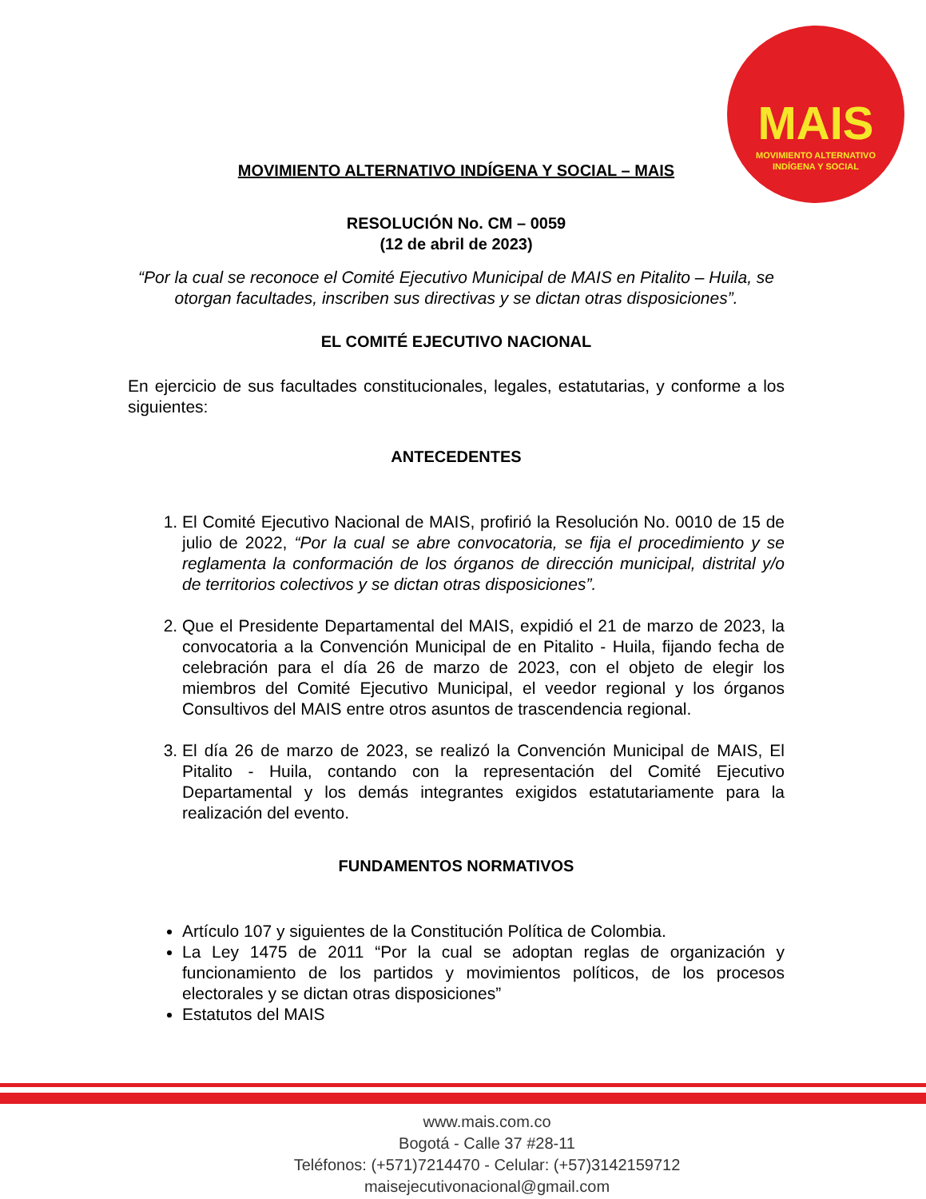MAIS
MOVIMIENTO ALTERNATIVO
INDÍGENA Y SOCIAL
MOVIMIENTO ALTERNATIVO INDÍGENA Y SOCIAL – MAIS
RESOLUCIÓN No. CM – 0059
(12 de abril de 2023)
“Por la cual se reconoce el Comité Ejecutivo Municipal de MAIS en Pitalito – Huila, se otorgan facultades, inscriben sus directivas y se dictan otras disposiciones”.
EL COMITÉ EJECUTIVO NACIONAL
En ejercicio de sus facultades constitucionales, legales, estatutarias, y conforme a los siguientes:
ANTECEDENTES
1. El Comité Ejecutivo Nacional de MAIS, profirió la Resolución No. 0010 de 15 de julio de 2022, “Por la cual se abre convocatoria, se fija el procedimiento y se reglamenta la conformación de los órganos de dirección municipal, distrital y/o de territorios colectivos y se dictan otras disposiciones”.
2. Que el Presidente Departamental del MAIS, expidió el 21 de marzo de 2023, la convocatoria a la Convención Municipal de en Pitalito - Huila, fijando fecha de celebración para el día 26 de marzo de 2023, con el objeto de elegir los miembros del Comité Ejecutivo Municipal, el veedor regional y los órganos Consultivos del MAIS entre otros asuntos de trascendencia regional.
3. El día 26 de marzo de 2023, se realizó la Convención Municipal de MAIS, El Pitalito - Huila, contando con la representación del Comité Ejecutivo Departamental y los demás integrantes exigidos estatutariamente para la realización del evento.
FUNDAMENTOS NORMATIVOS
Artículo 107 y siguientes de la Constitución Política de Colombia.
La Ley 1475 de 2011 “Por la cual se adoptan reglas de organización y funcionamiento de los partidos y movimientos políticos, de los procesos electorales y se dictan otras disposiciones”
Estatutos del MAIS
www.mais.com.co
Bogotá - Calle 37 #28-11
Teléfonos: (+571)7214470 - Celular: (+57)3142159712
maisejecutivonacional@gmail.com